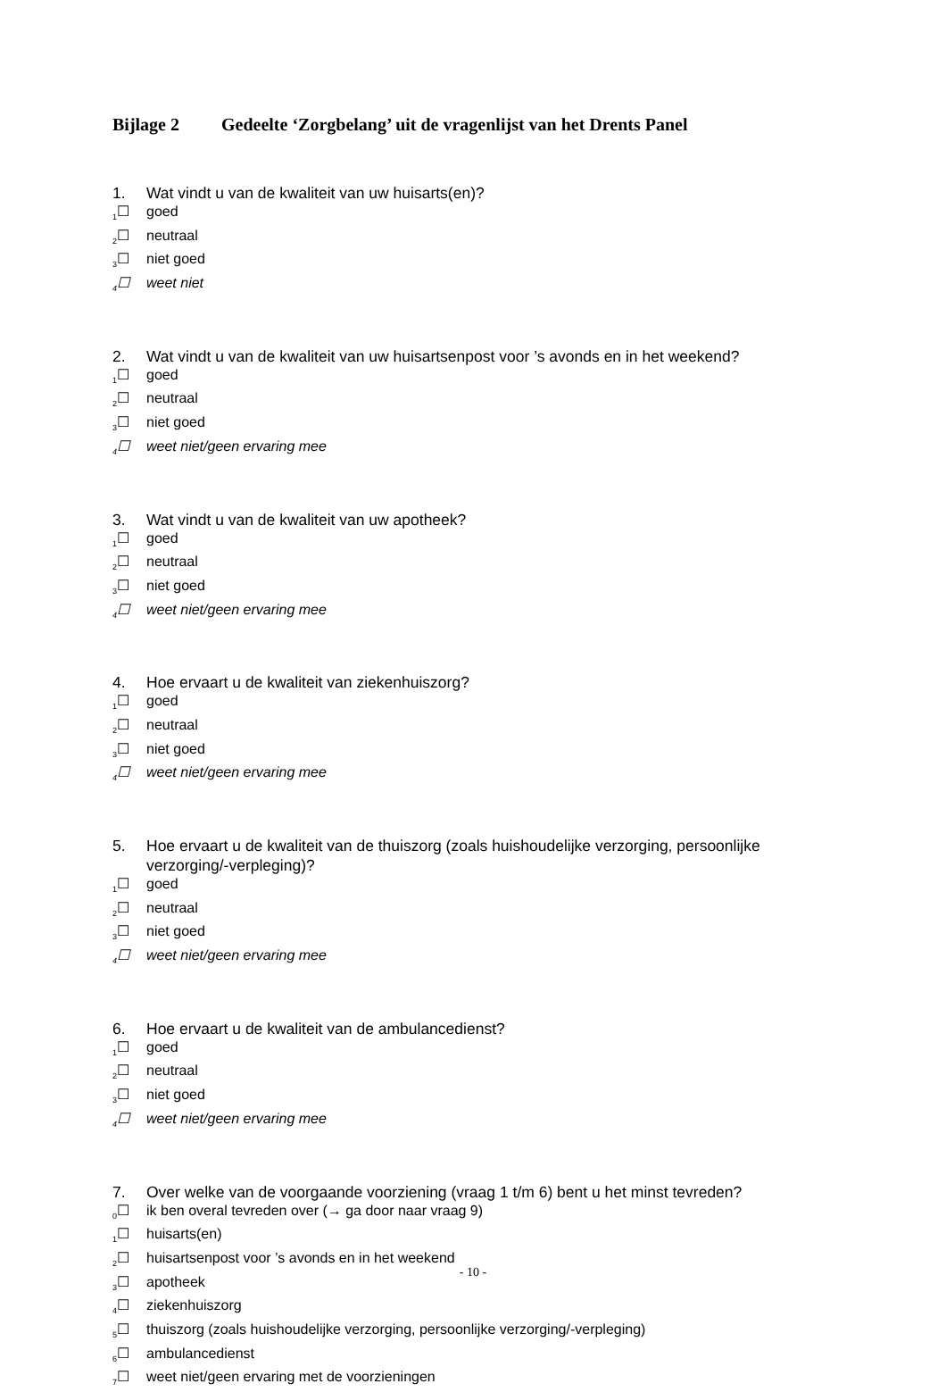Bijlage 2 Gedeelte ‘Zorgbelang’ uit de vragenlijst van het Drents Panel
1. Wat vindt u van de kwaliteit van uw huisarts(en)?
<sub>1</sub>☐ goed
<sub>2</sub>☐ neutraal
<sub>3</sub>☐ niet goed
<sub>4</sub>☐ weet niet
2. Wat vindt u van de kwaliteit van uw huisartsenpost voor ’s avonds en in het weekend?
<sub>1</sub>☐ goed
<sub>2</sub>☐ neutraal
<sub>3</sub>☐ niet goed
<sub>4</sub>☐ weet niet/geen ervaring mee
3. Wat vindt u van de kwaliteit van uw apotheek?
<sub>1</sub>☐ goed
<sub>2</sub>☐ neutraal
<sub>3</sub>☐ niet goed
<sub>4</sub>☐ weet niet/geen ervaring mee
4. Hoe ervaart u de kwaliteit van ziekenhuiszorg?
<sub>1</sub>☐ goed
<sub>2</sub>☐ neutraal
<sub>3</sub>☐ niet goed
<sub>4</sub>☐ weet niet/geen ervaring mee
5. Hoe ervaart u de kwaliteit van de thuiszorg (zoals huishoudelijke verzorging, persoonlijke verzorging/-verpleging)?
<sub>1</sub>☐ goed
<sub>2</sub>☐ neutraal
<sub>3</sub>☐ niet goed
<sub>4</sub>☐ weet niet/geen ervaring mee
6. Hoe ervaart u de kwaliteit van de ambulancedienst?
<sub>1</sub>☐ goed
<sub>2</sub>☐ neutraal
<sub>3</sub>☐ niet goed
<sub>4</sub>☐ weet niet/geen ervaring mee
7. Over welke van de voorgaande voorziening (vraag 1 t/m 6) bent u het minst tevreden?
<sub>0</sub>☐ ik ben overal tevreden over (→ ga door naar vraag 9)
<sub>1</sub>☐ huisarts(en)
<sub>2</sub>☐ huisartsenpost voor ’s avonds en in het weekend
<sub>3</sub>☐ apotheek
<sub>4</sub>☐ ziekenhuiszorg
<sub>5</sub>☐ thuiszorg (zoals huishoudelijke verzorging, persoonlijke verzorging/-verpleging)
<sub>6</sub>☐ ambulancedienst
<sub>7</sub>☐ weet niet/geen ervaring met de voorzieningen
- 10 -